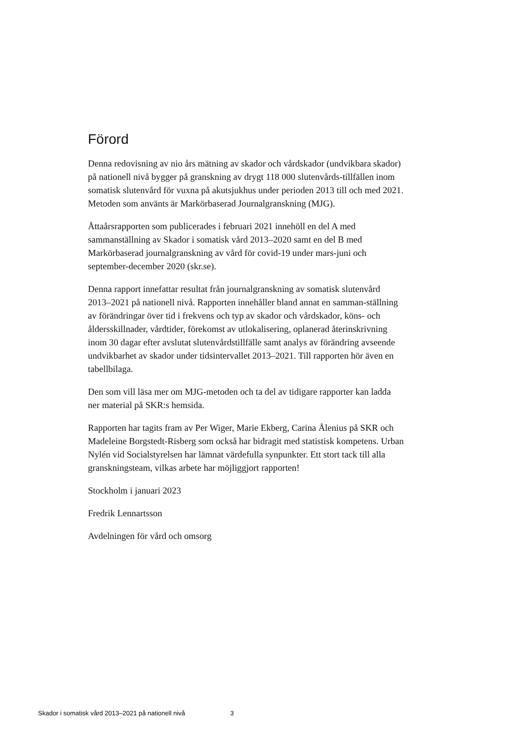Förord
Denna redovisning av nio års mätning av skador och vårdskador (undvikbara skador) på nationell nivå bygger på granskning av drygt 118 000 slutenvårds-tillfällen inom somatisk slutenvård för vuxna på akutsjukhus under perioden 2013 till och med 2021. Metoden som använts är Markörbaserad Journalgranskning (MJG).
Åttaårsrapporten som publicerades i februari 2021 innehöll en del A med sammanställning av Skador i somatisk vård 2013–2020 samt en del B med Markörbaserad journalgranskning av vård för covid-19 under mars-juni och september-december 2020 (skr.se).
Denna rapport innefattar resultat från journalgranskning av somatisk slutenvård 2013–2021 på nationell nivå. Rapporten innehåller bland annat en samman-ställning av förändringar över tid i frekvens och typ av skador och vårdskador, köns- och åldersskillnader, vårdtider, förekomst av utlokalisering, oplanerad återinskrivning inom 30 dagar efter avslutat slutenvårdstillfälle samt analys av förändring avseende undvikbarhet av skador under tidsintervallet 2013–2021. Till rapporten hör även en tabellbilaga.
Den som vill läsa mer om MJG-metoden och ta del av tidigare rapporter kan ladda ner material på SKR:s hemsida.
Rapporten har tagits fram av Per Wiger, Marie Ekberg, Carina Ålenius på SKR och Madeleine Borgstedt-Risberg som också har bidragit med statistisk kompetens. Urban Nylén vid Socialstyrelsen har lämnat värdefulla synpunkter. Ett stort tack till alla granskningsteam, vilkas arbete har möjliggjort rapporten!
Stockholm i januari 2023
Fredrik Lennartsson
Avdelningen för vård och omsorg
Skador i somatisk vård 2013–2021 på nationell nivå 3